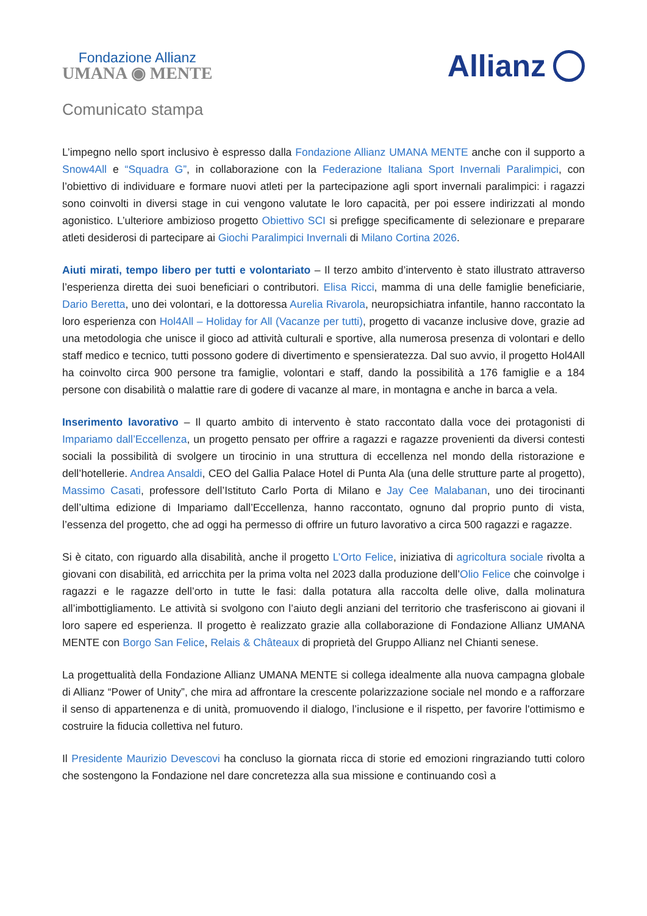Fondazione Allianz
UMANA ◉ MENTE
Allianz
Comunicato stampa
L’impegno nello sport inclusivo è espresso dalla Fondazione Allianz UMANA MENTE anche con il supporto a Snow4All e “Squadra G”, in collaborazione con la Federazione Italiana Sport Invernali Paralimpici, con l’obiettivo di individuare e formare nuovi atleti per la partecipazione agli sport invernali paralimpici: i ragazzi sono coinvolti in diversi stage in cui vengono valutate le loro capacità, per poi essere indirizzati al mondo agonistico. L’ulteriore ambizioso progetto Obiettivo SCI si prefigge specificamente di selezionare e preparare atleti desiderosi di partecipare ai Giochi Paralimpici Invernali di Milano Cortina 2026.
Aiuti mirati, tempo libero per tutti e volontariato – Il terzo ambito d’intervento è stato illustrato attraverso l’esperienza diretta dei suoi beneficiari o contributori. Elisa Ricci, mamma di una delle famiglie beneficiarie, Dario Beretta, uno dei volontari, e la dottoressa Aurelia Rivarola, neuropsichiatra infantile, hanno raccontato la loro esperienza con Hol4All – Holiday for All (Vacanze per tutti), progetto di vacanze inclusive dove, grazie ad una metodologia che unisce il gioco ad attività culturali e sportive, alla numerosa presenza di volontari e dello staff medico e tecnico, tutti possono godere di divertimento e spensieratezza. Dal suo avvio, il progetto Hol4All ha coinvolto circa 900 persone tra famiglie, volontari e staff, dando la possibilità a 176 famiglie e a 184 persone con disabilità o malattie rare di godere di vacanze al mare, in montagna e anche in barca a vela.
Inserimento lavorativo – Il quarto ambito di intervento è stato raccontato dalla voce dei protagonisti di Impariamo dall’Eccellenza, un progetto pensato per offrire a ragazzi e ragazze provenienti da diversi contesti sociali la possibilità di svolgere un tirocinio in una struttura di eccellenza nel mondo della ristorazione e dell’hotellerie. Andrea Ansaldi, CEO del Gallia Palace Hotel di Punta Ala (una delle strutture parte al progetto), Massimo Casati, professore dell’Istituto Carlo Porta di Milano e Jay Cee Malabanan, uno dei tirocinanti dell’ultima edizione di Impariamo dall’Eccellenza, hanno raccontato, ognuno dal proprio punto di vista, l’essenza del progetto, che ad oggi ha permesso di offrire un futuro lavorativo a circa 500 ragazzi e ragazze.
Si è citato, con riguardo alla disabilità, anche il progetto L’Orto Felice, iniziativa di agricoltura sociale rivolta a giovani con disabilità, ed arricchita per la prima volta nel 2023 dalla produzione dell’Olio Felice che coinvolge i ragazzi e le ragazze dell’orto in tutte le fasi: dalla potatura alla raccolta delle olive, dalla molinatura all’imbottigliamento. Le attività si svolgono con l’aiuto degli anziani del territorio che trasferiscono ai giovani il loro sapere ed esperienza. Il progetto è realizzato grazie alla collaborazione di Fondazione Allianz UMANA MENTE con Borgo San Felice, Relais & Châteaux di proprietà del Gruppo Allianz nel Chianti senese.
La progettualità della Fondazione Allianz UMANA MENTE si collega idealmente alla nuova campagna globale di Allianz “Power of Unity”, che mira ad affrontare la crescente polarizzazione sociale nel mondo e a rafforzare il senso di appartenenza e di unità, promuovendo il dialogo, l’inclusione e il rispetto, per favorire l'ottimismo e costruire la fiducia collettiva nel futuro.
Il Presidente Maurizio Devescovi ha concluso la giornata ricca di storie ed emozioni ringraziando tutti coloro che sostengono la Fondazione nel dare concretezza alla sua missione e continuando così a